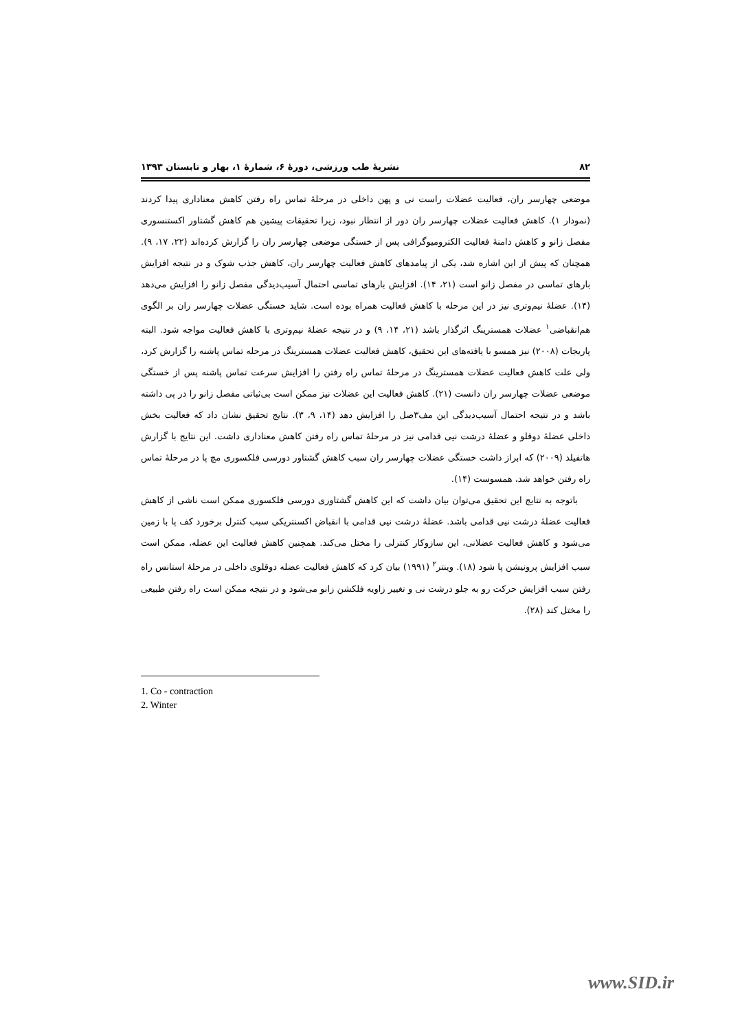۸۲ نشریهٔ طب ورزشی، دورهٔ ۶، شمارهٔ ۱، بهار و تابستان ۱۳۹۳
موضعی چهارسر ران، فعالیت عضلات راست نی و پهن داخلی در مرحلهٔ تماس راه رفتن کاهش معناداری پیدا کردند (نمودار ۱). کاهش فعالیت عضلات چهارسر ران دور از انتظار نبود، زیرا تحقیقات پیشین هم کاهش گشتاور اکستنسوری مفصل زانو و کاهش دامنهٔ فعالیت الکترومیوگرافی پس از خستگی موضعی چهارسر ران را گزارش کرده‌اند (۲۲، ۱۷، ۹). همچنان که پیش از این اشاره شد، یکی از پیامدهای کاهش فعالیت چهارسر ران، کاهش جذب شوک و در نتیجه افزایش بارهای تماسی در مفصل زانو است (۲۱، ۱۴). افزایش بارهای تماسی احتمال آسیب‌دیدگی مفصل زانو را افزایش می‌دهد (۱۴). عضلهٔ نیم‌وتری نیز در این مرحله با کاهش فعالیت همراه بوده است. شاید خستگی عضلات چهارسر ران بر الگوی هم‌انقباضی<sup>۱</sup> عضلات همسترینگ اثرگذار باشد (۲۱، ۱۴، ۹) و در نتیجه عضلهٔ نیم‌وتری با کاهش فعالیت مواجه شود. البته پاریجات (۲۰۰۸) نیز همسو با یافته‌های این تحقیق، کاهش فعالیت عضلات همسترینگ در مرحله تماس پاشنه را گزارش کرد، ولی علت کاهش فعالیت عضلات همسترینگ در مرحلهٔ تماس راه رفتن را افزایش سرعت تماس پاشنه پس از خستگی موضعی عضلات چهارسر ران دانست (۲۱). کاهش فعالیت این عضلات نیز ممکن است بی‌ثباتی مفصل زانو را در پی داشته باشد و در نتیجه احتمال آسیب‌دیدگی این مف۳صل را افزایش دهد (۱۴، ۹، ۳). نتایج تحقیق نشان داد که فعالیت بخش داخلی عضلهٔ دوقلو و عضلهٔ درشت نیی قدامی نیز در مرحلهٔ تماس راه رفتن کاهش معناداری داشت. این نتایج با گزارش هاتفیلد (۲۰۰۹) که ابراز داشت خستگی عضلات چهارسر ران سبب کاهش گشتاور دورسی فلکسوری مچ پا در مرحلهٔ تماس راه رفتن خواهد شد، همسوست (۱۴).
باتوجه به نتایج این تحقیق می‌توان بیان داشت که این کاهش گشتاوری دورسی فلکسوری ممکن است ناشی از کاهش فعالیت عضلهٔ درشت نیی قدامی باشد. عضلهٔ درشت نیی قدامی با انقباض اکسنتریکی سبب کنترل برخورد کف پا با زمین می‌شود و کاهش فعالیت عضلانی، این سازوکار کنترلی را مختل می‌کند. همچنین کاهش فعالیت این عضله، ممکن است سبب افزایش پرونیشن پا شود (۱۸). وینتر<sup>۲</sup> (۱۹۹۱) بیان کرد که کاهش فعالیت عضله دوقلوی داخلی در مرحلهٔ استانس راه رفتن سبب افزایش حرکت رو به جلو درشت نی و تغییر زاویه فلکشن زانو می‌شود و در نتیجه ممکن است راه رفتن طبیعی را مختل کند (۲۸).
1. Co - contraction
2. Winter
www.SID.ir